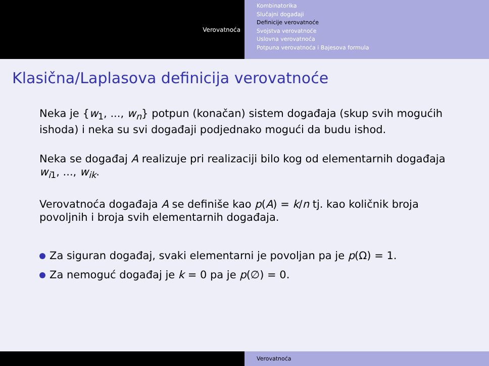Verovatnoća
Kombinatorika
Slučajni događaji
Definicije verovatnoće
Svojstva verovatnoće
Uslovna verovatnoća
Potpuna verovatnoća i Bajesova formula
Klasična/Laplasova definicija verovatnoće
Neka je {w<sub>1</sub>, ..., w<sub>n</sub>} potpun (konačan) sistem događaja (skup svih mogućih ishoda) i neka su svi događaji podjednako mogući da budu ishod.
Neka se događaj A realizuje pri realizaciji bilo kog od elementarnih događaja w<sub>i1</sub>, ..., w<sub>ik</sub>.
Verovatnoća događaja A se definiše kao p(A) = k/n tj. kao količnik broja povoljnih i broja svih elementarnih događaja.
Za siguran događaj, svaki elementarni je povoljan pa je p(Ω) = 1.
Za nemoguć događaj je k = 0 pa je p(∅) = 0.
Verovatnoća